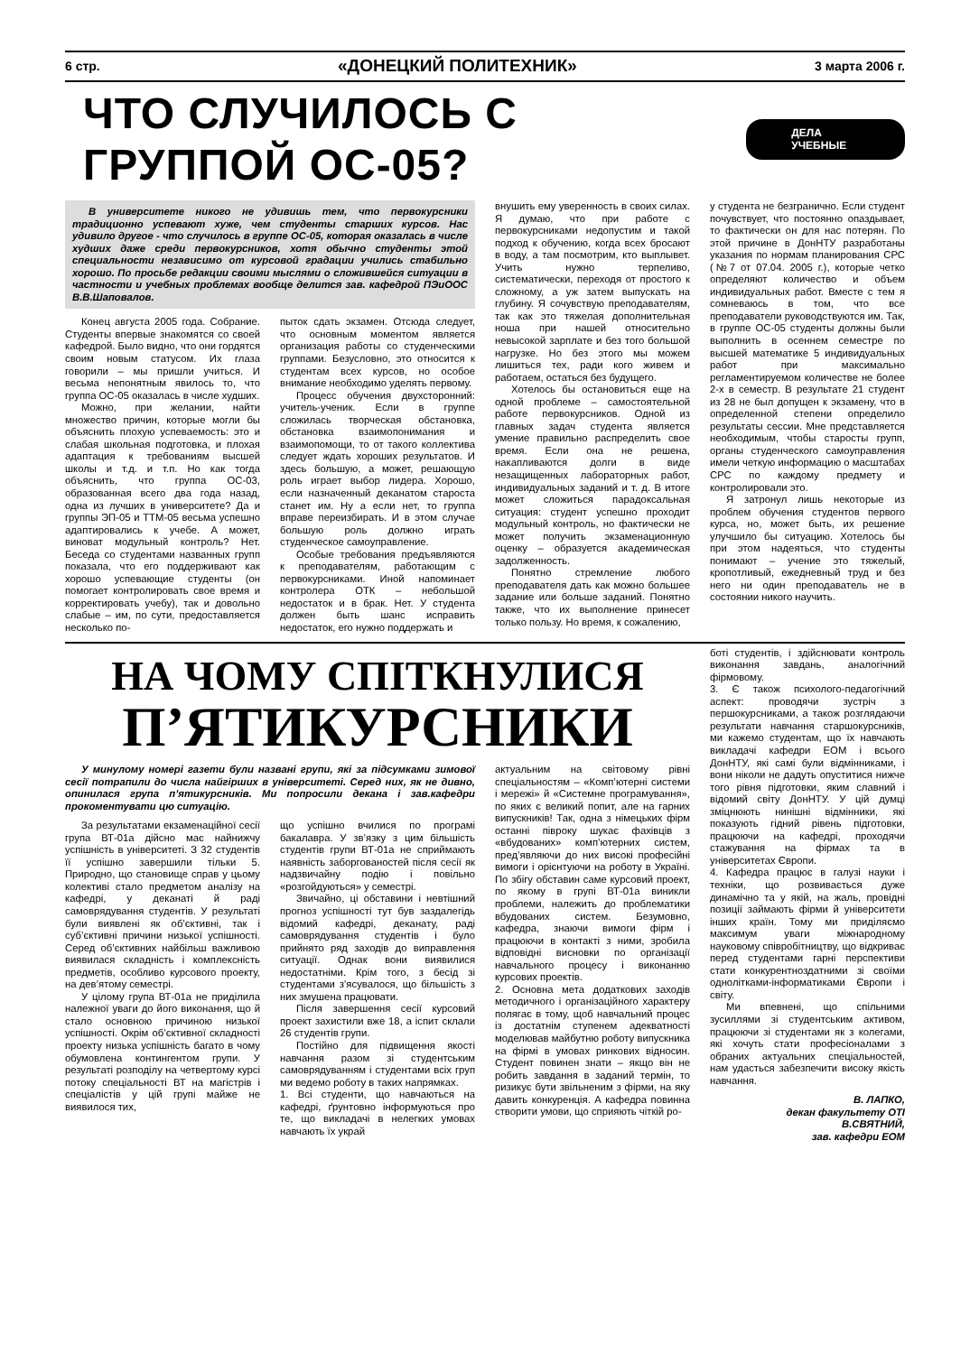6 стр. «ДОНЕЦКИЙ ПОЛИТЕХНИК» 3 марта 2006 г.
ЧТО СЛУЧИЛОСЬ С ГРУППОЙ ОС-05?
ДЕЛА УЧЕБНЫЕ
В университете никого не удивишь тем, что первокурсники традиционно успевают хуже, чем студенты старших курсов. Нас удивило другое - что случилось в группе ОС-05, которая оказалась в числе худших даже среди первокурсников, хотя обычно студенты этой специальности независимо от курсовой градации учились стабильно хорошо. По просьбе редакции своими мыслями о сложившейся ситуации в частности и учебных проблемах вообще делится зав. кафедрой ПЭиООС В.В.Шаповалов.
Конец августа 2005 года. Собрание. Студенты впервые знакомятся со своей кафедрой. Было видно, что они гордятся своим новым статусом. Их глаза говорили – мы пришли учиться. И весьма непонятным явилось то, что группа ОС-05 оказалась в числе худших.
Можно, при желании, найти множество причин, которые могли бы объяснить плохую успеваемость: это и слабая школьная подготовка, и плохая адаптация к требованиям высшей школы и т.д. и т.п. Но как тогда объяснить, что группа ОС-03, образованная всего два года назад, одна из лучших в университете? Да и группы ЭП-05 и ТТМ-05 весьма успешно адаптировались к учебе. А может, виноват модульный контроль? Нет. Беседа со студентами названных групп показала, что его поддерживают как хорошо успевающие студенты (он помогает контролировать свое время и корректировать учебу), так и довольно слабые – им, по сути, предоставляется несколько по-
пыток сдать экзамен. Отсюда следует, что основным моментом является организация работы со студенческими группами. Безусловно, это относится к студентам всех курсов, но особое внимание необходимо уделять первому.
Процесс обучения двухсторонний: учитель-ученик. Если в группе сложилась творческая обстановка, обстановка взаимопонимания и взаимопомощи, то от такого коллектива следует ждать хороших результатов. И здесь большую, а может, решающую роль играет выбор лидера. Хорошо, если назначенный деканатом староста станет им. Ну а если нет, то группа вправе переизбирать. И в этом случае большую роль должно играть студенческое самоуправление.
Особые требования предъявляются к преподавателям, работающим с первокурсниками. Иной напоминает контролера ОТК – небольшой недостаток и в брак. Нет. У студента должен быть шанс исправить недостаток, его нужно поддержать и
внушить ему уверенность в своих силах. Я думаю, что при работе с первокурсниками недопустим и такой подход к обучению, когда всех бросают в воду, а там посмотрим, кто выплывет. Учить нужно терпеливо, систематически, переходя от простого к сложному, а уж затем выпускать на глубину. Я сочувствую преподавателям, так как это тяжелая дополнительная ноша при нашей относительно невысокой зарплате и без того большой нагрузке. Но без этого мы можем лишиться тех, ради кого живем и работаем, остаться без будущего.
Хотелось бы остановиться еще на одной проблеме – самостоятельной работе первокурсников. Одной из главных задач студента является умение правильно распределить свое время. Если она не решена, накапливаются долги в виде незащищенных лабораторных работ, индивидуальных заданий и т. д. В итоге может сложиться парадоксальная ситуация: студент успешно проходит модульный контроль, но фактически не может получить экзаменационную оценку – образуется академическая задолженность.
Понятно стремление любого преподавателя дать как можно большее задание или больше заданий. Понятно также, что их выполнение принесет только пользу. Но время, к сожалению,
у студента не безгранично. Если студент почувствует, что постоянно опаздывает, то фактически он для нас потерян. По этой причине в ДонНТУ разработаны указания по нормам планирования СРС (№7 от 07.04. 2005 г.), которые четко определяют количество и объем индивидуальных работ. Вместе с тем я сомневаюсь в том, что все преподаватели руководствуются им. Так, в группе ОС-05 студенты должны были выполнить в осеннем семестре по высшей математике 5 индивидуальных работ при максимально регламентируемом количестве не более 2-х в семестр. В результате 21 студент из 28 не был допущен к экзамену, что в определенной степени определило результаты сессии. Мне представляется необходимым, чтобы старосты групп, органы студенческого самоуправления имели четкую информацию о масштабах СРС по каждому предмету и контролировали это.
Я затронул лишь некоторые из проблем обучения студентов первого курса, но, может быть, их решение улучшило бы ситуацию. Хотелось бы при этом надеяться, что студенты понимают – учение это тяжелый, кропотливый, ежедневный труд и без него ни один преподаватель не в состоянии никого научить.
НА ЧОМУ СПІТКНУЛИСЯ
П’ЯТИКУРСНИКИ
У минулому номері газети були названі групи, які за підсумками зимової сесії потрапили до числа найгірших в університеті. Серед них, як не дивно, опинилася група п’ятикурсників. Ми попросили декана і зав.кафедри прокоментувати цю ситуацію.
За результатами екзаменаційної сесії група ВТ-01а дійсно має найнижчу успішність в університеті. З 32 студентів її успішно завершили тільки 5. Природно, що становище справ у цьому колективі стало предметом аналізу на кафедрі, у деканаті й раді самоврядування студентів. У результаті були виявлені як об’єктивні, так і суб’єктивні причини низької успішності. Серед об’єктивних найбільш важливою виявилася складність і комплексність предметів, особливо курсового проекту, на дев’ятому семестрі.
У цілому група ВТ-01а не приділила належної уваги до його виконання, що й стало основною причиною низької успішності. Окрім об’єктивної складності проекту низька успішність багато в чому обумовлена контингентом групи. У результаті розподілу на четвертому курсі потоку спеціальності ВТ на магістрів і спеціалістів у цій групі майже не виявилося тих,
що успішно вчилися по програмі бакалавра. У зв’язку з цим більшість студентів групи ВТ-01а не сприймають наявність заборгованостей після сесії як надзвичайну подію і повільно «розгойдуються» у семестрі.
Звичайно, ці обставини і невтішний прогноз успішності тут був заздалегідь відомий кафедрі, деканату, раді самоврядування студентів і було прийнято ряд заходів до виправлення ситуації. Однак вони виявилися недостатніми. Крім того, з бесід зі студентами з’ясувалося, що більшість з них змушена працювати.
Після завершення сесії курсовий проект захистили вже 18, а іспит склали 26 студентів групи.
Постійно для підвищення якості навчання разом зі студентським самоврядуванням і студентами всіх груп ми ведемо роботу в таких напрямках.
1. Всі студенти, що навчаються на кафедрі, ґрунтовно інформуються про те, що викладачі в нелегких умовах навчають їх украй
актуальним на світовому рівні спеціальностям – «Комп’ютерні системи і мережі» й «Системне програмування», по яких є великий попит, але на гарних випускників! Так, одна з німецьких фірм останні півроку шукає фахівців з «вбудованих» комп’ютерних систем, пред’являючи до них високі професійні вимоги і орієнтуючи на роботу в Україні. По збігу обставин саме курсовий проект, по якому в групі ВТ-01а виникли проблеми, належить до проблематики вбудованих систем. Безумовно, кафедра, знаючи вимоги фірм і працюючи в контакті з ними, зробила відповідні висновки по організації навчального процесу і виконанню курсових проектів.
2. Основна мета додаткових заходів методичного і організаційного характеру полягає в тому, щоб навчальний процес із достатнім ступенем адекватності моделював майбутню роботу випускника на фірмі в умовах ринкових відносин. Студент повинен знати – якщо він не робить завдання в заданий термін, то ризикує бути звільненим з фірми, на яку давить конкуренція. А кафедра повинна створити умови, що сприяють чіткій ро-
боті студентів, і здійснювати контроль виконання завдань, аналогічний фірмовому.
3. Є також психолого-педагогічний аспект: проводячи зустріч з першокурсниками, а також розглядаючи результати навчання старшокурсників, ми кажемо студентам, що їх навчають викладачі кафедри ЕОМ і всього ДонНТУ, які самі були відмінниками, і вони ніколи не дадуть опуститися нижче того рівня підготовки, яким славний і відомий світу ДонНТУ. У цій думці зміцнюють нинішні відмінники, які показують гідний рівень підготовки, працюючи на кафедрі, проходячи стажування на фірмах та в університетах Європи.
4. Кафедра працює в галузі науки і техніки, що розвивається дуже динамічно та у якій, на жаль, провідні позиції займають фірми й університети інших країн. Тому ми приділяємо максимум уваги міжнародному науковому співробітництву, що відкриває перед студентами гарні перспективи стати конкурентноздатними зі своїми однолітками-інформатиками Європи і світу.
Ми впевнені, що спільними зусиллями зі студентським активом, працюючи зі студентами як з колегами, які хочуть стати професіоналами з обраних актуальних спеціальностей, нам удасться забезпечити високу якість навчання.
В. ЛАПКО,
декан факультету ОТІ
В.СВЯТНИЙ,
зав. кафедри ЕОМ